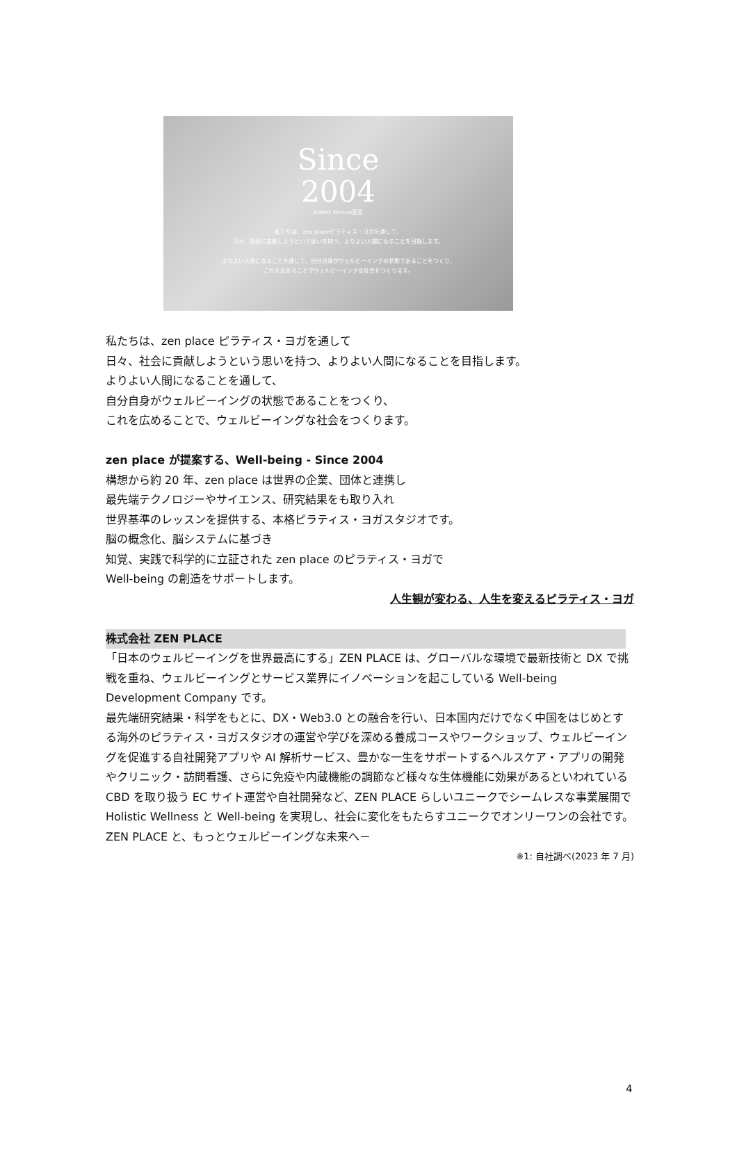Since
2004
Better Person宣言
私たちは、zen placeピラティス・ヨガを通して、
日々、社会に貢献しようという思いを持つ、よりよい人間になることを目指します。
よりよい人間になることを通して、自分自身がウェルビーイングの状態であることをつくり、
これを広めることでウェルビーイングな社会をつくります。
私たちは、zen place ピラティス・ヨガを通して
日々、社会に貢献しようという思いを持つ、よりよい人間になることを目指します。
よりよい人間になることを通して、
自分自身がウェルビーイングの状態であることをつくり、
これを広めることで、ウェルビーイングな社会をつくります。
zen place が提案する、Well-being - Since 2004
構想から約 20 年、zen place は世界の企業、団体と連携し
最先端テクノロジーやサイエンス、研究結果をも取り入れ
世界基準のレッスンを提供する、本格ピラティス・ヨガスタジオです。
脳の概念化、脳システムに基づき
知覚、実践で科学的に立証された zen place のピラティス・ヨガで
Well-being の創造をサポートします。
人生観が変わる、人生を変えるピラティス・ヨガ
株式会社 ZEN PLACE
「日本のウェルビーイングを世界最高にする」ZEN PLACE は、グローバルな環境で最新技術と DX で挑戦を重ね、ウェルビーイングとサービス業界にイノベーションを起こしている Well-being Development Company です。
最先端研究結果・科学をもとに、DX・Web3.0 との融合を行い、日本国内だけでなく中国をはじめとする海外のピラティス・ヨガスタジオの運営や学びを深める養成コースやワークショップ、ウェルビーイングを促進する自社開発アプリや AI 解析サービス、豊かな一生をサポートするヘルスケア・アプリの開発やクリニック・訪問看護、さらに免疫や内蔵機能の調節など様々な生体機能に効果があるといわれている CBD を取り扱う EC サイト運営や自社開発など、ZEN PLACE らしいユニークでシームレスな事業展開で Holistic Wellness と Well-being を実現し、社会に変化をもたらすユニークでオンリーワンの会社です。 ZEN PLACE と、もっとウェルビーイングな未来へ－
※1: 自社調べ(2023 年 7 月)
4